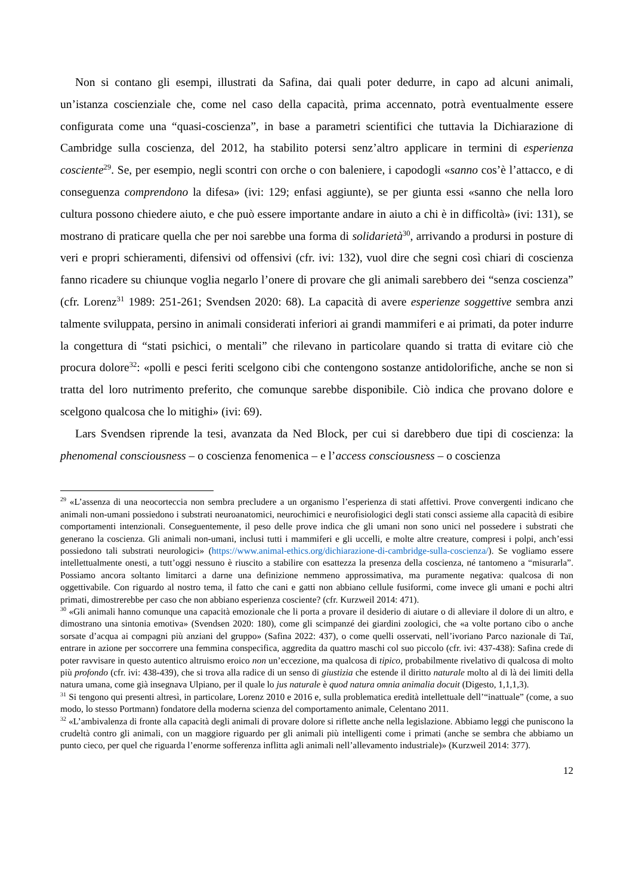Non si contano gli esempi, illustrati da Safina, dai quali poter dedurre, in capo ad alcuni animali, un’istanza coscienziale che, come nel caso della capacità, prima accennato, potrà eventualmente essere configurata come una “quasi-coscienza”, in base a parametri scientifici che tuttavia la Dichiarazione di Cambridge sulla coscienza, del 2012, ha stabilito potersi senz’altro applicare in termini di esperienza cosciente<sup>29</sup>. Se, per esempio, negli scontri con orche o con baleniere, i capodogli «sanno cos’è l’attacco, e di conseguenza comprendono la difesa» (ivi: 129; enfasi aggiunte), se per giunta essi «sanno che nella loro cultura possono chiedere aiuto, e che può essere importante andare in aiuto a chi è in difficoltà» (ivi: 131), se mostrano di praticare quella che per noi sarebbe una forma di solidarietà<sup>30</sup>, arrivando a prodursi in posture di veri e propri schieramenti, difensivi od offensivi (cfr. ivi: 132), vuol dire che segni così chiari di coscienza fanno ricadere su chiunque voglia negarlo l’onere di provare che gli animali sarebbero dei “senza coscienza” (cfr. Lorenz<sup>31</sup> 1989: 251-261; Svendsen 2020: 68). La capacità di avere esperienze soggettive sembra anzi talmente sviluppata, persino in animali considerati inferiori ai grandi mammiferi e ai primati, da poter indurre la congettura di “stati psichici, o mentali” che rilevano in particolare quando si tratta di evitare ciò che procura dolore<sup>32</sup>: «polli e pesci feriti scelgono cibi che contengono sostanze antidolorifiche, anche se non si tratta del loro nutrimento preferito, che comunque sarebbe disponibile. Ciò indica che provano dolore e scelgono qualcosa che lo mitighi» (ivi: 69).
Lars Svendsen riprende la tesi, avanzata da Ned Block, per cui si darebbero due tipi di coscienza: la phenomenal consciousness – o coscienza fenomenica – e l’access consciousness – o coscienza
<sup>29</sup> «L’assenza di una neocorteccia non sembra precludere a un organismo l’esperienza di stati affettivi. Prove convergenti indicano che animali non-umani possiedono i substrati neuroanatomici, neurochimici e neurofisiologici degli stati consci assieme alla capacità di esibire comportamenti intenzionali. Conseguentemente, il peso delle prove indica che gli umani non sono unici nel possedere i substrati che generano la coscienza. Gli animali non-umani, inclusi tutti i mammiferi e gli uccelli, e molte altre creature, compresi i polpi, anch’essi possiedono tali substrati neurologici» (https://www.animal-ethics.org/dichiarazione-di-cambridge-sulla-coscienza/). Se vogliamo essere intellettualmente onesti, a tutt’oggi nessuno è riuscito a stabilire con esattezza la presenza della coscienza, né tantomeno a “misurarla”. Possiamo ancora soltanto limitarci a darne una definizione nemmeno approssimativa, ma puramente negativa: qualcosa di non oggettivabile. Con riguardo al nostro tema, il fatto che cani e gatti non abbiano cellule fusiformi, come invece gli umani e pochi altri primati, dimostrerebbe per caso che non abbiano esperienza cosciente? (cfr. Kurzweil 2014: 471).
<sup>30</sup> «Gli animali hanno comunque una capacità emozionale che li porta a provare il desiderio di aiutare o di alleviare il dolore di un altro, e dimostrano una sintonia emotiva» (Svendsen 2020: 180), come gli scimpanzé dei giardini zoologici, che «a volte portano cibo o anche sorsate d’acqua ai compagni più anziani del gruppo» (Safina 2022: 437), o come quelli osservati, nell’ivoriano Parco nazionale di Taï, entrare in azione per soccorrere una femmina conspecifica, aggredita da quattro maschi col suo piccolo (cfr. ivi: 437-438): Safina crede di poter ravvisare in questo autentico altruismo eroico non un’eccezione, ma qualcosa di tipico, probabilmente rivelativo di qualcosa di molto più profondo (cfr. ivi: 438-439), che si trova alla radice di un senso di giustizia che estende il diritto naturale molto al di là dei limiti della natura umana, come già insegnava Ulpiano, per il quale lo jus naturale è quod natura omnia animalia docuit (Digesto, 1,1,1,3).
<sup>31</sup> Si tengono qui presenti altresì, in particolare, Lorenz 2010 e 2016 e, sulla problematica eredità intellettuale dell’“inattuale” (come, a suo modo, lo stesso Portmann) fondatore della moderna scienza del comportamento animale, Celentano 2011.
<sup>32</sup> «L’ambivalenza di fronte alla capacità degli animali di provare dolore si riflette anche nella legislazione. Abbiamo leggi che puniscono la crudeltà contro gli animali, con un maggiore riguardo per gli animali più intelligenti come i primati (anche se sembra che abbiamo un punto cieco, per quel che riguarda l’enorme sofferenza inflitta agli animali nell’allevamento industriale)» (Kurzweil 2014: 377).
12